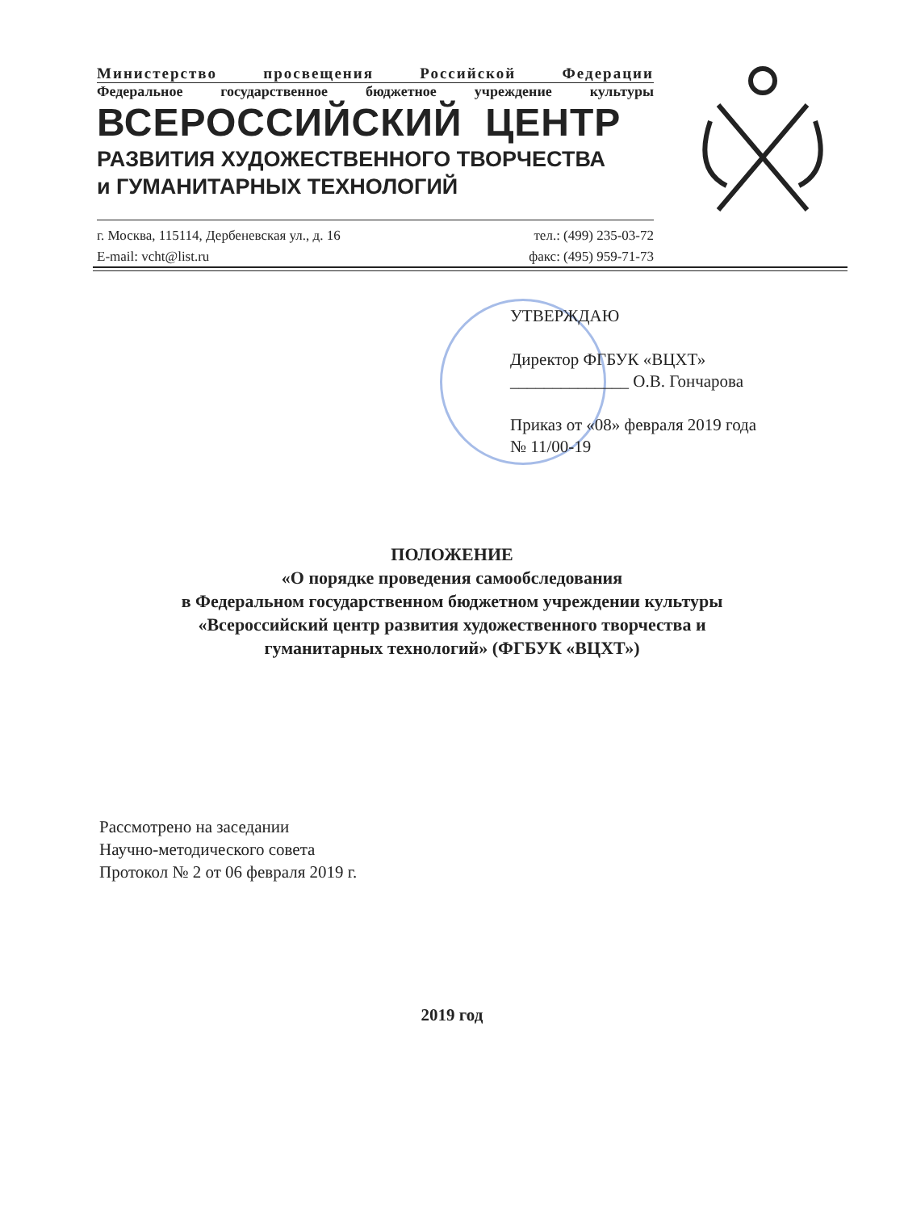Министерство просвещения Российской Федерации
Федеральное государственное бюджетное учреждение культуры
ВСЕРОССИЙСКИЙ ЦЕНТР
РАЗВИТИЯ ХУДОЖЕСТВЕННОГО ТВОРЧЕСТВА
и ГУМАНИТАРНЫХ ТЕХНОЛОГИЙ
г. Москва, 115114, Дербеневская ул., д. 16 тел.: (499) 235-03-72
E-mail: vcht@list.ru факс: (495) 959-71-73
УТВЕРЖДАЮ
Директор ФГБУК «ВЦХТ»
______________ О.В. Гончарова
Приказ от «08» февраля 2019 года
№ 11/00-19
ПОЛОЖЕНИЕ
«О порядке проведения самообследования
в Федеральном государственном бюджетном учреждении культуры
«Всероссийский центр развития художественного творчества и
гуманитарных технологий» (ФГБУК «ВЦХТ»)
Рассмотрено на заседании
Научно-методического совета
Протокол № 2 от 06 февраля 2019 г.
2019 год